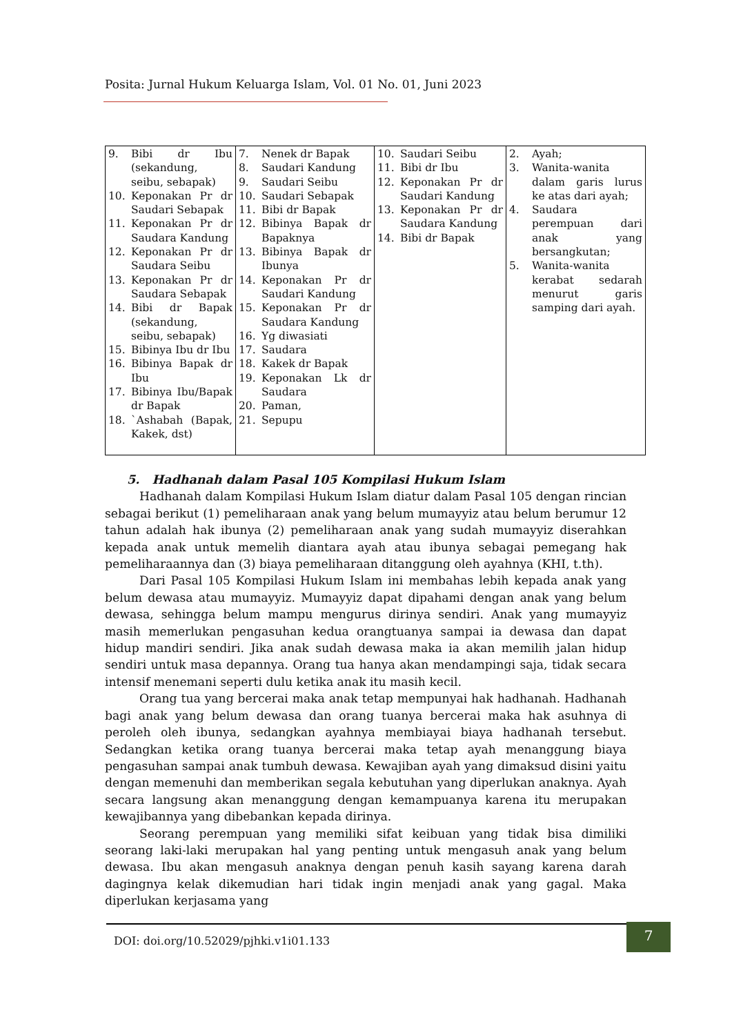Posita: Jurnal Hukum Keluarga Islam, Vol. 01 No. 01, Juni 2023
| 9. Bibi dr Ibu (sekandung, seibu, sebapak) 10. Keponakan Pr dr Saudari Sebapak 11. Keponakan Pr dr Saudara Kandung 12. Keponakan Pr dr Saudara Seibu 13. Keponakan Pr dr Saudara Sebapak 14. Bibi dr Bapak (sekandung, seibu, sebapak) 15. Bibinya Ibu dr Ibu 16. Bibinya Bapak dr Ibu 17. Bibinya Ibu/Bapak dr Bapak 18. `Ashabah (Bapak, Kakek, dst) | 7. Nenek dr Bapak 8. Saudari Kandung 9. Saudari Seibu 10. Saudari Sebapak 11. Bibi dr Bapak 12. Bibinya Bapak dr Bapaknya 13. Bibinya Bapak dr Ibunya 14. Keponakan Pr dr Saudari Kandung 15. Keponakan Pr dr Saudara Kandung 16. Yg diwasiati 17. Saudara 18. Kakek dr Bapak 19. Keponakan Lk dr Saudara 20. Paman, 21. Sepupu | 10. Saudari Seibu 11. Bibi dr Ibu 12. Keponakan Pr dr Saudari Kandung 13. Keponakan Pr dr Saudara Kandung 14. Bibi dr Bapak | 2. Ayah; 3. Wanita-wanita dalam garis lurus ke atas dari ayah; 4. Saudara perempuan dari anak yang bersangkutan; 5. Wanita-wanita kerabat sedarah menurut garis samping dari ayah. |
5. Hadhanah dalam Pasal 105 Kompilasi Hukum Islam
Hadhanah dalam Kompilasi Hukum Islam diatur dalam Pasal 105 dengan rincian sebagai berikut (1) pemeliharaan anak yang belum mumayyiz atau belum berumur 12 tahun adalah hak ibunya (2) pemeliharaan anak yang sudah mumayyiz diserahkan kepada anak untuk memelih diantara ayah atau ibunya sebagai pemegang hak pemeliharaannya dan (3) biaya pemeliharaan ditanggung oleh ayahnya (KHI, t.th).
Dari Pasal 105 Kompilasi Hukum Islam ini membahas lebih kepada anak yang belum dewasa atau mumayyiz. Mumayyiz dapat dipahami dengan anak yang belum dewasa, sehingga belum mampu mengurus dirinya sendiri. Anak yang mumayyiz masih memerlukan pengasuhan kedua orangtuanya sampai ia dewasa dan dapat hidup mandiri sendiri. Jika anak sudah dewasa maka ia akan memilih jalan hidup sendiri untuk masa depannya. Orang tua hanya akan mendampingi saja, tidak secara intensif menemani seperti dulu ketika anak itu masih kecil.
Orang tua yang bercerai maka anak tetap mempunyai hak hadhanah. Hadhanah bagi anak yang belum dewasa dan orang tuanya bercerai maka hak asuhnya di peroleh oleh ibunya, sedangkan ayahnya membiayai biaya hadhanah tersebut. Sedangkan ketika orang tuanya bercerai maka tetap ayah menanggung biaya pengasuhan sampai anak tumbuh dewasa. Kewajiban ayah yang dimaksud disini yaitu dengan memenuhi dan memberikan segala kebutuhan yang diperlukan anaknya. Ayah secara langsung akan menanggung dengan kemampuanya karena itu merupakan kewajibannya yang dibebankan kepada dirinya.
Seorang perempuan yang memiliki sifat keibuan yang tidak bisa dimiliki seorang laki-laki merupakan hal yang penting untuk mengasuh anak yang belum dewasa. Ibu akan mengasuh anaknya dengan penuh kasih sayang karena darah dagingnya kelak dikemudian hari tidak ingin menjadi anak yang gagal. Maka diperlukan kerjasama yang
DOI: doi.org/10.52029/pjhki.v1i01.133
7